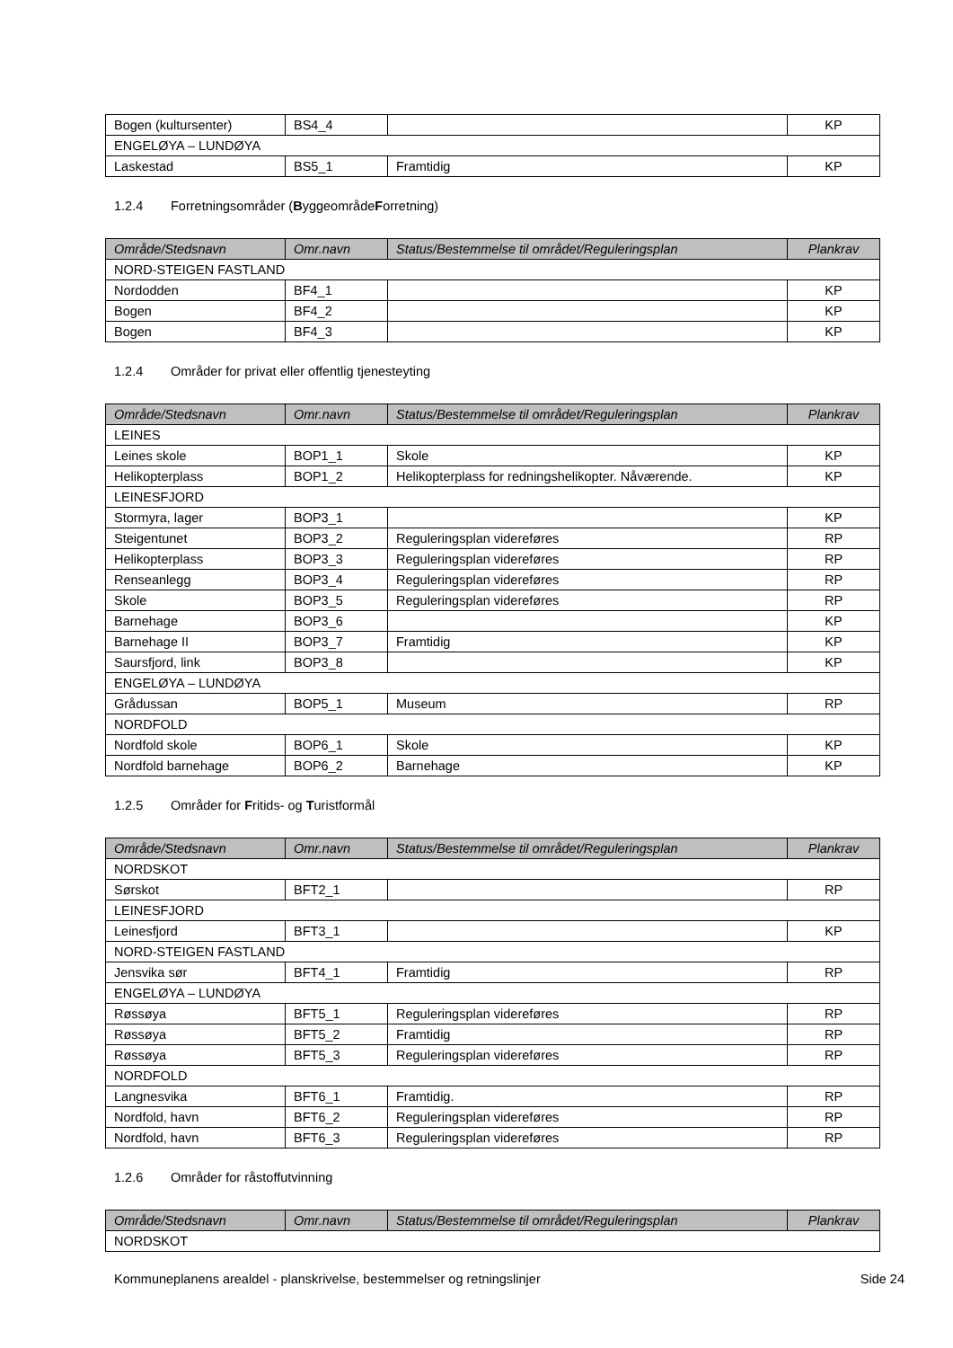| Bogen (kultursenter) | BS4_4 | | KP |
| ENGELØYA – LUNDØYA | | | |
| Laskestad | BS5_1 | Framtidig | KP |
1.2.4 Forretningsområder (ByggeområdeForretning)
| Område/Stedsnavn | Omr.navn | Status/Bestemmelse til området/Reguleringsplan | Plankrav |
| --- | --- | --- | --- |
| NORD-STEIGEN FASTLAND | | | |
| Nordodden | BF4_1 | | KP |
| Bogen | BF4_2 | | KP |
| Bogen | BF4_3 | | KP |
1.2.4 Områder for privat eller offentlig tjenesteyting
| Område/Stedsnavn | Omr.navn | Status/Bestemmelse til området/Reguleringsplan | Plankrav |
| --- | --- | --- | --- |
| LEINES | | | |
| Leines skole | BOP1_1 | Skole | KP |
| Helikopterplass | BOP1_2 | Helikopterplass for redningshelikopter. Nåværende. | KP |
| LEINESFJORD | | | |
| Stormyra, lager | BOP3_1 | | KP |
| Steigentunet | BOP3_2 | Reguleringsplan videreføres | RP |
| Helikopterplass | BOP3_3 | Reguleringsplan videreføres | RP |
| Renseanlegg | BOP3_4 | Reguleringsplan videreføres | RP |
| Skole | BOP3_5 | Reguleringsplan videreføres | RP |
| Barnehage | BOP3_6 | | KP |
| Barnehage II | BOP3_7 | Framtidig | KP |
| Saursfjord, link | BOP3_8 | | KP |
| ENGELØYA – LUNDØYA | | | |
| Grådussan | BOP5_1 | Museum | RP |
| NORDFOLD | | | |
| Nordfold skole | BOP6_1 | Skole | KP |
| Nordfold barnehage | BOP6_2 | Barnehage | KP |
1.2.5 Områder for Fritids- og Turistformål
| Område/Stedsnavn | Omr.navn | Status/Bestemmelse til området/Reguleringsplan | Plankrav |
| --- | --- | --- | --- |
| NORDSKOT | | | |
| Sørskot | BFT2_1 | | RP |
| LEINESFJORD | | | |
| Leinesfjord | BFT3_1 | | KP |
| NORD-STEIGEN FASTLAND | | | |
| Jensvika sør | BFT4_1 | Framtidig | RP |
| ENGELØYA – LUNDØYA | | | |
| Røssøya | BFT5_1 | Reguleringsplan videreføres | RP |
| Røssøya | BFT5_2 | Framtidig | RP |
| Røssøya | BFT5_3 | Reguleringsplan videreføres | RP |
| NORDFOLD | | | |
| Langnesvika | BFT6_1 | Framtidig. | RP |
| Nordfold, havn | BFT6_2 | Reguleringsplan videreføres | RP |
| Nordfold, havn | BFT6_3 | Reguleringsplan videreføres | RP |
1.2.6 Områder for råstoffutvinning
| Område/Stedsnavn | Omr.navn | Status/Bestemmelse til området/Reguleringsplan | Plankrav |
| --- | --- | --- | --- |
| NORDSKOT | | | |
Kommuneplanens arealdel - planskrivelse, bestemmelser og retningslinjer Side 24